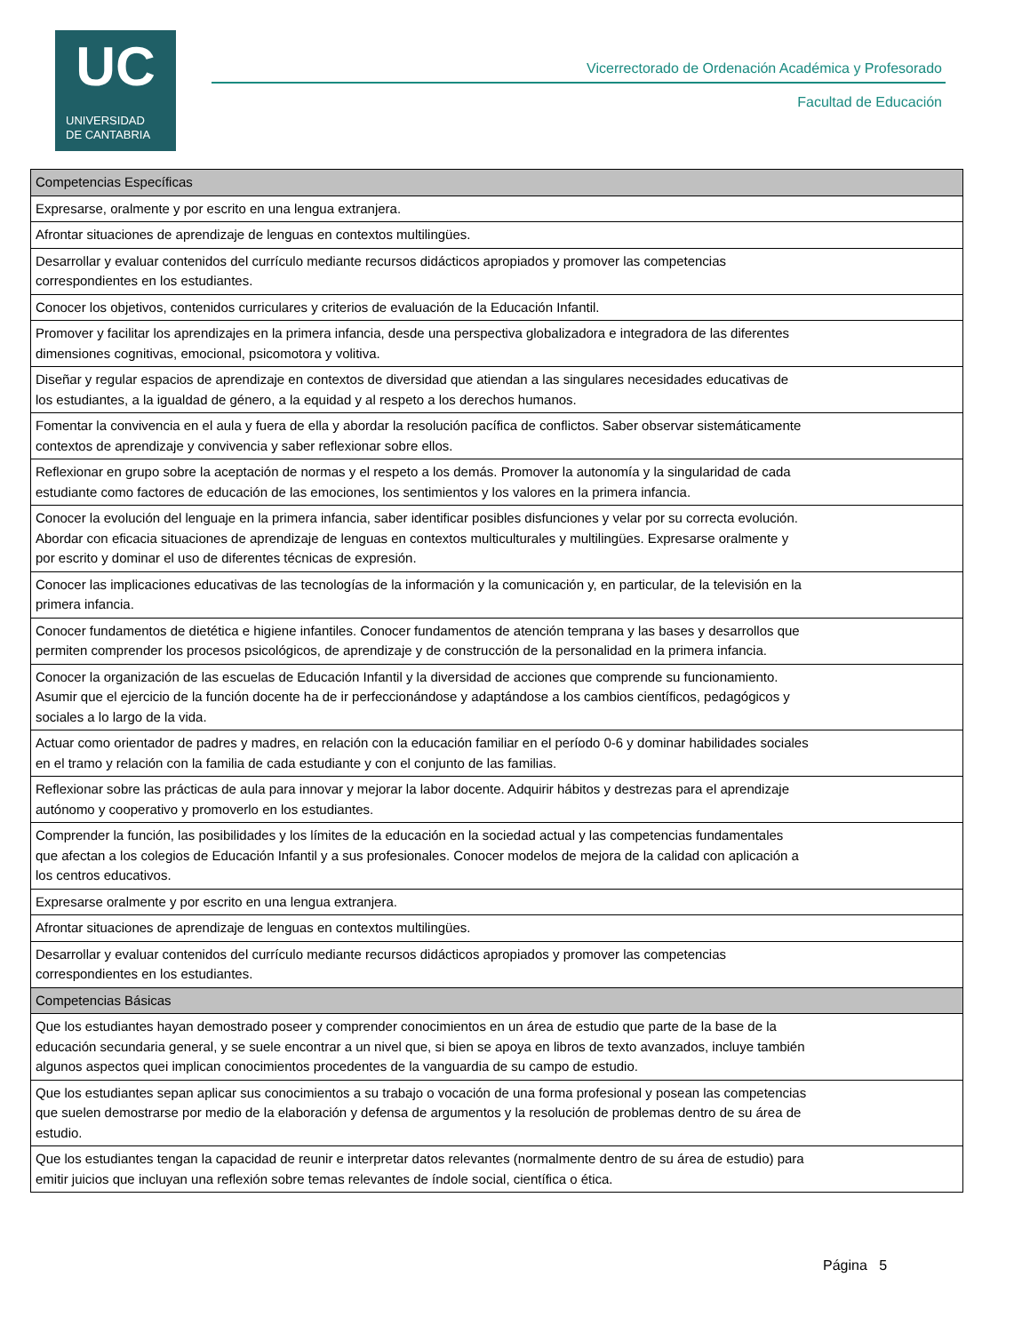UC
UNIVERSIDAD
DE CANTABRIA
Vicerrectorado de Ordenación Académica y Profesorado
Facultad de Educación
| Competencias Específicas |
| --- |
| Expresarse, oralmente y por escrito en una lengua extranjera. |
| Afrontar situaciones de aprendizaje de lenguas en contextos multilingües. |
| Desarrollar y evaluar contenidos del currículo mediante recursos didácticos apropiados y promover las competencias correspondientes en los estudiantes. |
| Conocer los objetivos, contenidos curriculares y criterios de evaluación de la Educación Infantil. |
| Promover y facilitar los aprendizajes en la primera infancia, desde una perspectiva globalizadora e integradora de las diferentes dimensiones cognitivas, emocional, psicomotora y volitiva. |
| Diseñar y regular espacios de aprendizaje en contextos de diversidad que atiendan a las singulares necesidades educativas de los estudiantes, a la igualdad de género, a la equidad y al respeto a los derechos humanos. |
| Fomentar la convivencia en el aula y fuera de ella y abordar la resolución pacífica de conflictos. Saber observar sistemáticamente contextos de aprendizaje y convivencia y saber reflexionar sobre ellos. |
| Reflexionar en grupo sobre la aceptación de normas y el respeto a los demás. Promover la autonomía y la singularidad de cada estudiante como factores de educación de las emociones, los sentimientos y los valores en la primera infancia. |
| Conocer la evolución del lenguaje en la primera infancia, saber identificar posibles disfunciones y velar por su correcta evolución. Abordar con eficacia situaciones de aprendizaje de lenguas en contextos multiculturales y multilingües. Expresarse oralmente y por escrito y dominar el uso de diferentes técnicas de expresión. |
| Conocer las implicaciones educativas de las tecnologías de la información y la comunicación y, en particular, de la televisión en la primera infancia. |
| Conocer fundamentos de dietética e higiene infantiles. Conocer fundamentos de atención temprana y las bases y desarrollos que permiten comprender los procesos psicológicos, de aprendizaje y de construcción de la personalidad en la primera infancia. |
| Conocer la organización de las escuelas de Educación Infantil y la diversidad de acciones que comprende su funcionamiento. Asumir que el ejercicio de la función docente ha de ir perfeccionándose y adaptándose a los cambios científicos, pedagógicos y sociales a lo largo de la vida. |
| Actuar como orientador de padres y madres, en relación con la educación familiar en el período 0-6 y dominar habilidades sociales en el tramo y relación con la familia de cada estudiante y con el conjunto de las familias. |
| Reflexionar sobre las prácticas de aula para innovar y mejorar la labor docente. Adquirir hábitos y destrezas para el aprendizaje autónomo y cooperativo y promoverlo en los estudiantes. |
| Comprender la función, las posibilidades y los límites de la educación en la sociedad actual y las competencias fundamentales que afectan a los colegios de Educación Infantil y a sus profesionales. Conocer modelos de mejora de la calidad con aplicación a los centros educativos. |
| Expresarse oralmente y por escrito en una lengua extranjera. |
| Afrontar situaciones de aprendizaje de lenguas en contextos multilingües. |
| Desarrollar y evaluar contenidos del currículo mediante recursos didácticos apropiados y promover las competencias correspondientes en los estudiantes. |
| Competencias Básicas |
| Que los estudiantes hayan demostrado poseer y comprender conocimientos en un área de estudio que parte de la base de la educación secundaria general, y se suele encontrar a un nivel que, si bien se apoya en libros de texto avanzados, incluye también algunos aspectos quei implican conocimientos procedentes de la vanguardia de su campo de estudio. |
| Que los estudiantes sepan aplicar sus conocimientos a su trabajo o vocación de una forma profesional y posean las competencias que suelen demostrarse por medio de la elaboración y defensa de argumentos y la resolución de problemas dentro de su área de estudio. |
| Que los estudiantes tengan la capacidad de reunir e interpretar datos relevantes (normalmente dentro de su área de estudio) para emitir juicios que incluyan una reflexión sobre temas relevantes de índole social, científica o ética. |
Página 5